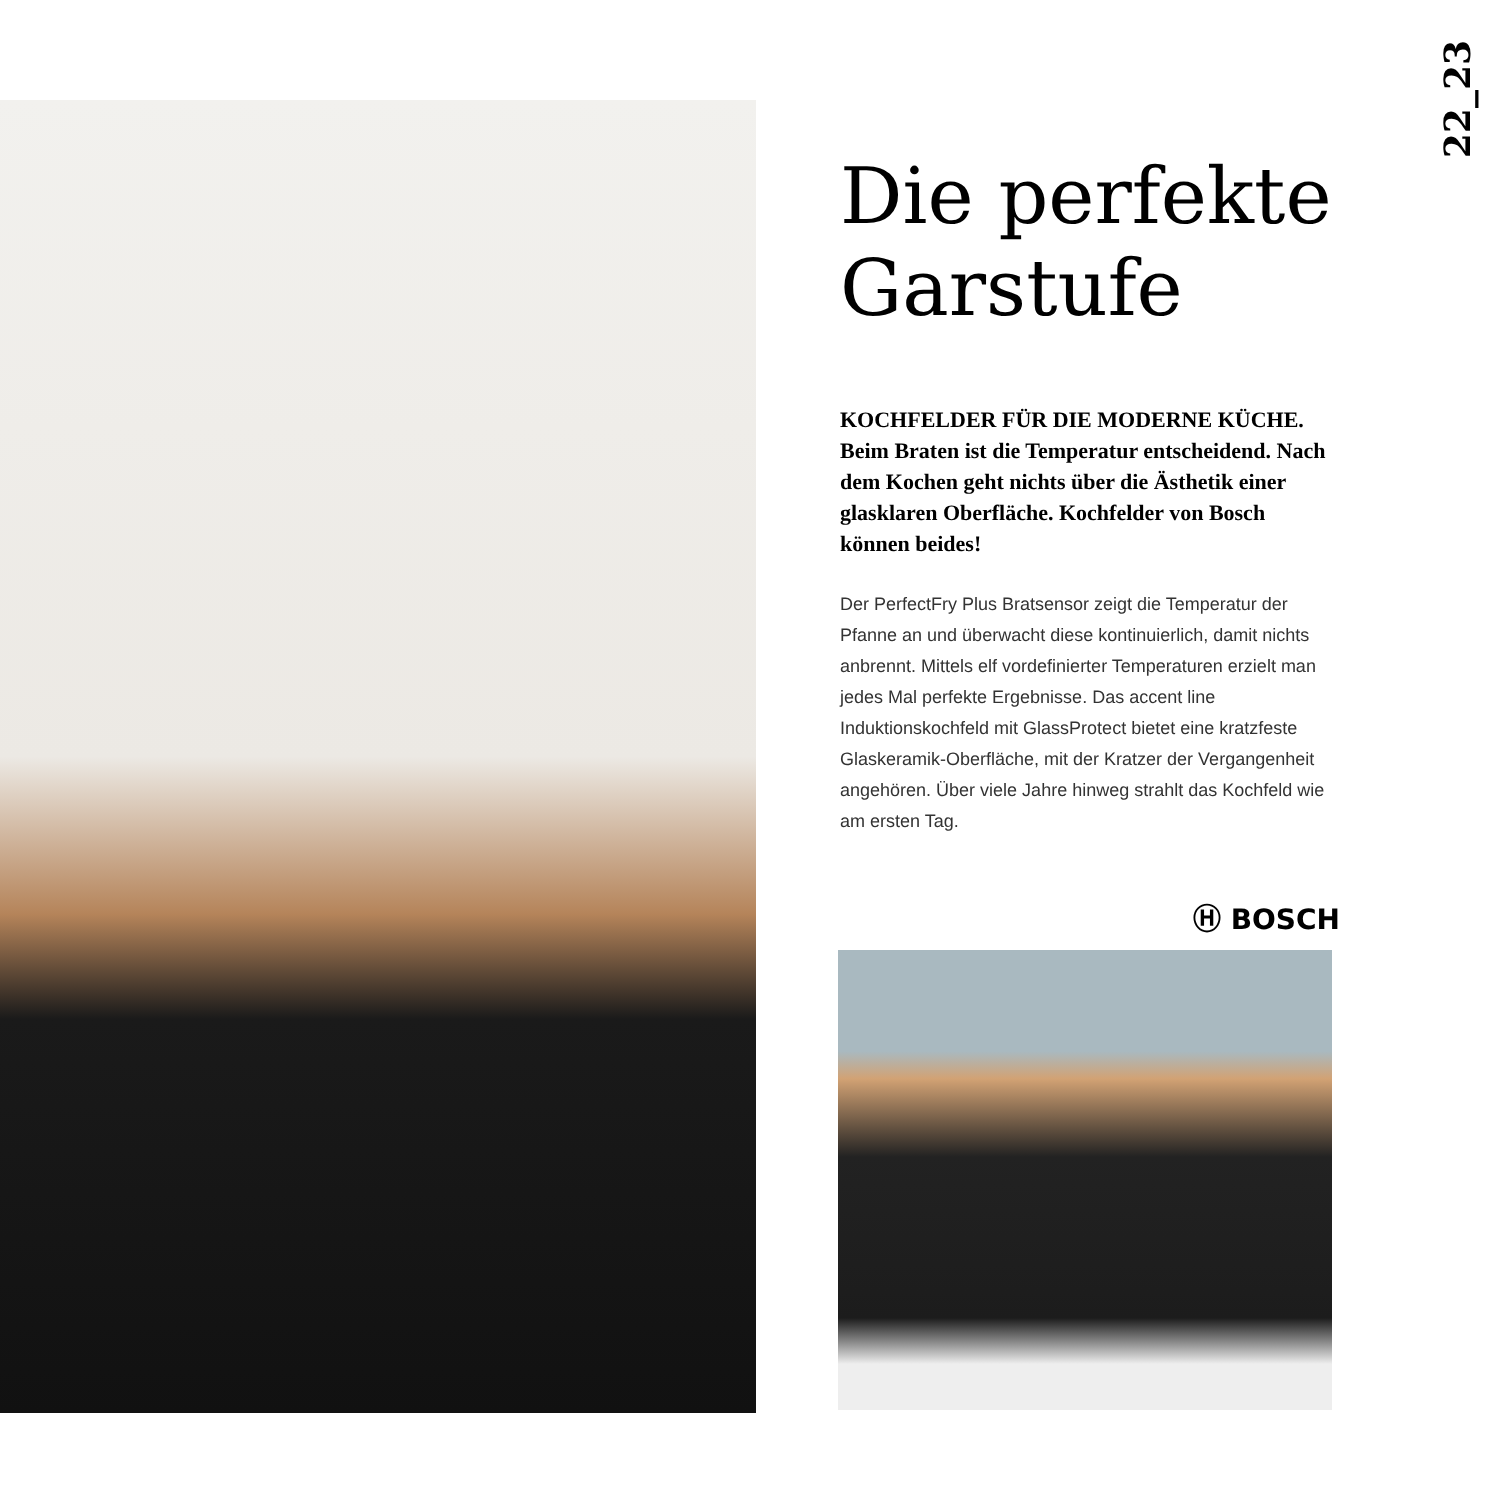22_23
Die perfekte Garstufe
KOCHFELDER FÜR DIE MODERNE KÜCHE. Beim Braten ist die Temperatur entscheidend. Nach dem Kochen geht nichts über die Ästhetik einer glasklaren Oberfläche. Kochfelder von Bosch können beides!
Der PerfectFry Plus Bratsensor zeigt die Temperatur der Pfanne an und überwacht diese kontinuierlich, damit nichts anbrennt. Mittels elf vordefinierter Tem­peraturen erzielt man jedes Mal perfekte Ergebnisse. Das accent line Induktionskochfeld mit GlassProtect bietet eine kratzfeste Glaskeramik-Oberfläche, mit der Kratzer der Vergangenheit angehören. Über viele Jahre hinweg strahlt das Kochfeld wie am ersten Tag.
Ⓗ BOSCH